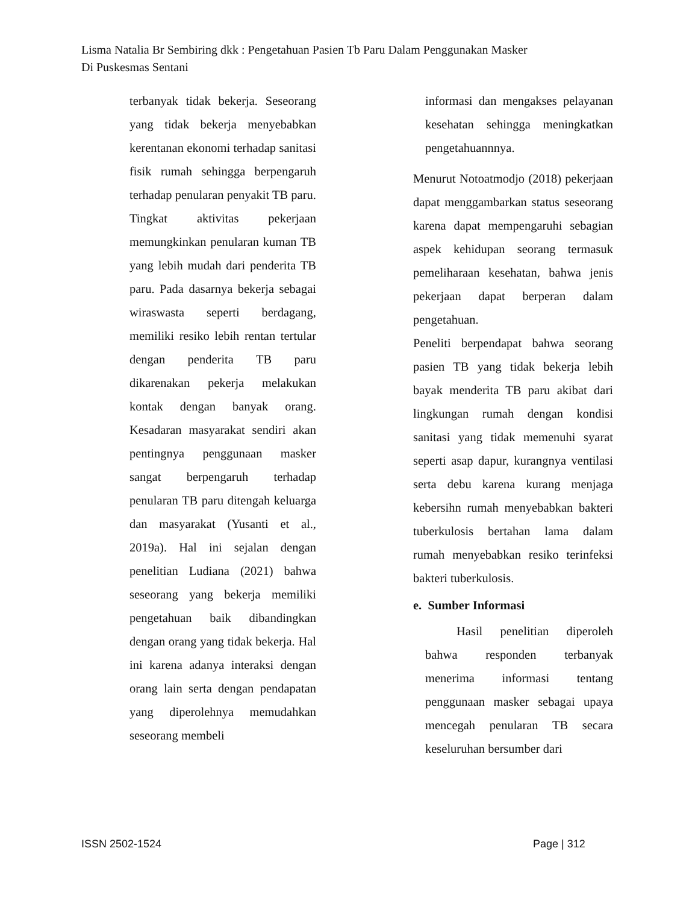Lisma Natalia Br Sembiring dkk : Pengetahuan Pasien Tb Paru Dalam Penggunakan Masker
Di Puskesmas Sentani
terbanyak tidak bekerja. Seseorang yang tidak bekerja menyebabkan kerentanan ekonomi terhadap sanitasi fisik rumah sehingga berpengaruh terhadap penularan penyakit TB paru.
Tingkat aktivitas pekerjaan memungkinkan penularan kuman TB yang lebih mudah dari penderita TB paru. Pada dasarnya bekerja sebagai wiraswasta seperti berdagang, memiliki resiko lebih rentan tertular dengan penderita TB paru dikarenakan pekerja melakukan kontak dengan banyak orang. Kesadaran masyarakat sendiri akan pentingnya penggunaan masker sangat berpengaruh terhadap penularan TB paru ditengah keluarga dan masyarakat (Yusanti et al., 2019a). Hal ini sejalan dengan penelitian Ludiana (2021) bahwa seseorang yang bekerja memiliki pengetahuan baik dibandingkan dengan orang yang tidak bekerja. Hal ini karena adanya interaksi dengan orang lain serta dengan pendapatan yang diperolehnya memudahkan seseorang membeli
informasi dan mengakses pelayanan kesehatan sehingga meningkatkan pengetahuannnya.
Menurut Notoatmodjo (2018) pekerjaan dapat menggambarkan status seseorang karena dapat mempengaruhi sebagian aspek kehidupan seorang termasuk pemeliharaan kesehatan, bahwa jenis pekerjaan dapat berperan dalam pengetahuan.
Peneliti berpendapat bahwa seorang pasien TB yang tidak bekerja lebih bayak menderita TB paru akibat dari lingkungan rumah dengan kondisi sanitasi yang tidak memenuhi syarat seperti asap dapur, kurangnya ventilasi serta debu karena kurang menjaga kebersihn rumah menyebabkan bakteri tuberkulosis bertahan lama dalam rumah menyebabkan resiko terinfeksi bakteri tuberkulosis.
e. Sumber Informasi
Hasil penelitian diperoleh bahwa responden terbanyak menerima informasi tentang penggunaan masker sebagai upaya mencegah penularan TB secara keseluruhan bersumber dari
ISSN 2502-1524 Page | 312